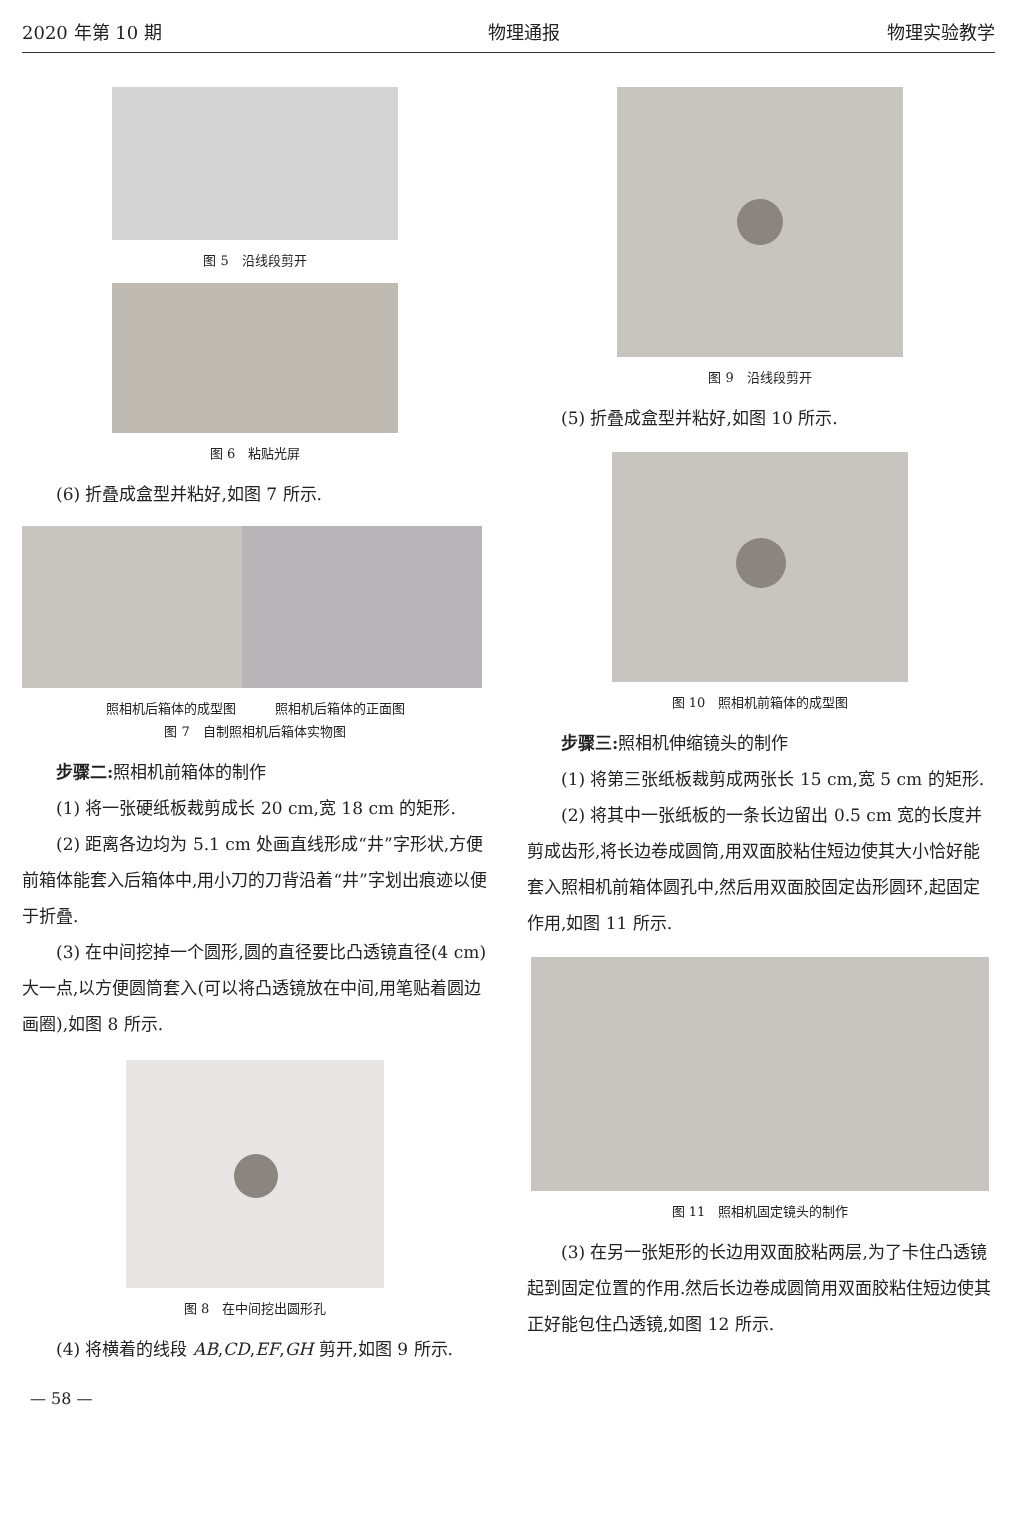2020 年第 10 期 物理通报 物理实验教学
图 5　沿线段剪开
图 6　粘贴光屏
(6) 折叠成盒型并粘好,如图 7 所示.
照相机后箱体的成型图　　　照相机后箱体的正面图
图 7　自制照相机后箱体实物图
步骤二: 照相机前箱体的制作
(1) 将一张硬纸板裁剪成长 20 cm,宽 18 cm 的矩形.
(2) 距离各边均为 5.1 cm 处画直线形成“井”字形状,方便前箱体能套入后箱体中,用小刀的刀背沿着“井”字划出痕迹以便于折叠.
(3) 在中间挖掉一个圆形,圆的直径要比凸透镜直径(4 cm) 大一点,以方便圆筒套入(可以将凸透镜放在中间,用笔贴着圆边画圈),如图 8 所示.
图 8　在中间挖出圆形孔
(4) 将横着的线段 AB,CD,EF,GH 剪开,如图 9 所示.
图 9　沿线段剪开
(5) 折叠成盒型并粘好,如图 10 所示.
图 10　照相机前箱体的成型图
步骤三: 照相机伸缩镜头的制作
(1) 将第三张纸板裁剪成两张长 15 cm,宽 5 cm 的矩形.
(2) 将其中一张纸板的一条长边留出 0.5 cm 宽的长度并剪成齿形,将长边卷成圆筒,用双面胶粘住短边使其大小恰好能套入照相机前箱体圆孔中,然后用双面胶固定齿形圆环,起固定作用,如图 11 所示.
图 11　照相机固定镜头的制作
(3) 在另一张矩形的长边用双面胶粘两层,为了卡住凸透镜起到固定位置的作用.然后长边卷成圆筒用双面胶粘住短边使其正好能包住凸透镜,如图 12 所示.
— 58 —